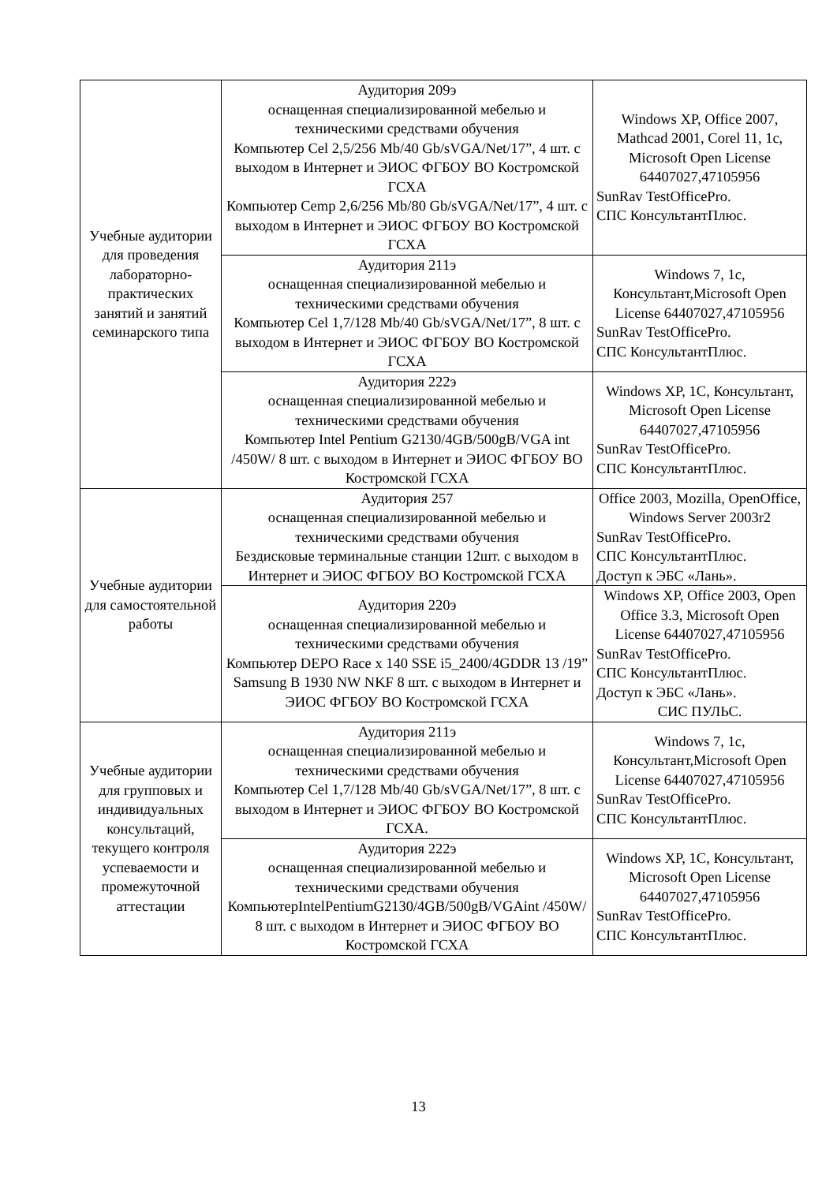| Учебные аудитории для проведения лабораторно-практических занятий и занятий семинарского типа | Аудитория 209э оснащенная специализированной мебелью и техническими средствами обучения Компьютер Cel 2,5/256 Mb/40 Gb/sVGA/Net/17”, 4 шт. с выходом в Интернет и ЭИОС ФГБОУ ВО Костромской ГСХА Компьютер Cemp 2,6/256 Mb/80 Gb/sVGA/Net/17”, 4 шт. с выходом в Интернет и ЭИОС ФГБОУ ВО Костромской ГСХА | Windows XP, Office 2007, Mathcad 2001, Corel 11, 1c, Microsoft Open License 64407027,47105956 SunRav TestOfficePro. СПС КонсультантПлюс. |
| | Аудитория 211э оснащенная специализированной мебелью и техническими средствами обучения Компьютер Cel 1,7/128 Mb/40 Gb/sVGA/Net/17”, 8 шт. с выходом в Интернет и ЭИОС ФГБОУ ВО Костромской ГСХА | Windows 7, 1c, Консультант,Microsoft Open License 64407027,47105956 SunRav TestOfficePro. СПС КонсультантПлюс. |
| | Аудитория 222э оснащенная специализированной мебелью и техническими средствами обучения Компьютер Intel Pentium G2130/4GB/500gB/VGA int /450W/ 8 шт. с выходом в Интернет и ЭИОС ФГБОУ ВО Костромской ГСХА | Windows XP, 1C, Консультант, Microsoft Open License 64407027,47105956 SunRav TestOfficePro. СПС КонсультантПлюс. |
| Учебные аудитории для самостоятельной работы | Аудитория 257 оснащенная специализированной мебелью и техническими средствами обучения Бездисковые терминальные станции 12шт. с выходом в Интернет и ЭИОС ФГБОУ ВО Костромской ГСХА | Office 2003, Mozilla, OpenOffice, Windows Server 2003r2 SunRav TestOfficePro. СПС КонсультантПлюс. Доступ к ЭБС «Лань». |
| | Аудитория 220э оснащенная специализированной мебелью и техническими средствами обучения Компьютер DEPO Race x 140 SSE i5_2400/4GDDR 13 /19” Samsung B 1930 NW NKF 8 шт. с выходом в Интернет и ЭИОС ФГБОУ ВО Костромской ГСХА | Windows XP, Office 2003, Open Office 3.3, Microsoft Open License 64407027,47105956 SunRav TestOfficePro. СПС КонсультантПлюс. Доступ к ЭБС «Лань». СИС ПУЛЬС. |
| Учебные аудитории для групповых и индивидуальных консультаций, текущего контроля успеваемости и промежуточной аттестации | Аудитория 211э оснащенная специализированной мебелью и техническими средствами обучения Компьютер Cel 1,7/128 Mb/40 Gb/sVGA/Net/17”, 8 шт. с выходом в Интернет и ЭИОС ФГБОУ ВО Костромской ГСХА. | Windows 7, 1c, Консультант,Microsoft Open License 64407027,47105956 SunRav TestOfficePro. СПС КонсультантПлюс. |
| | Аудитория 222э оснащенная специализированной мебелью и техническими средствами обучения КомпьютерIntelPentiumG2130/4GB/500gB/VGAint /450W/ 8 шт. с выходом в Интернет и ЭИОС ФГБОУ ВО Костромской ГСХА | Windows XP, 1C, Консультант, Microsoft Open License 64407027,47105956 SunRav TestOfficePro. СПС КонсультантПлюс. |
13